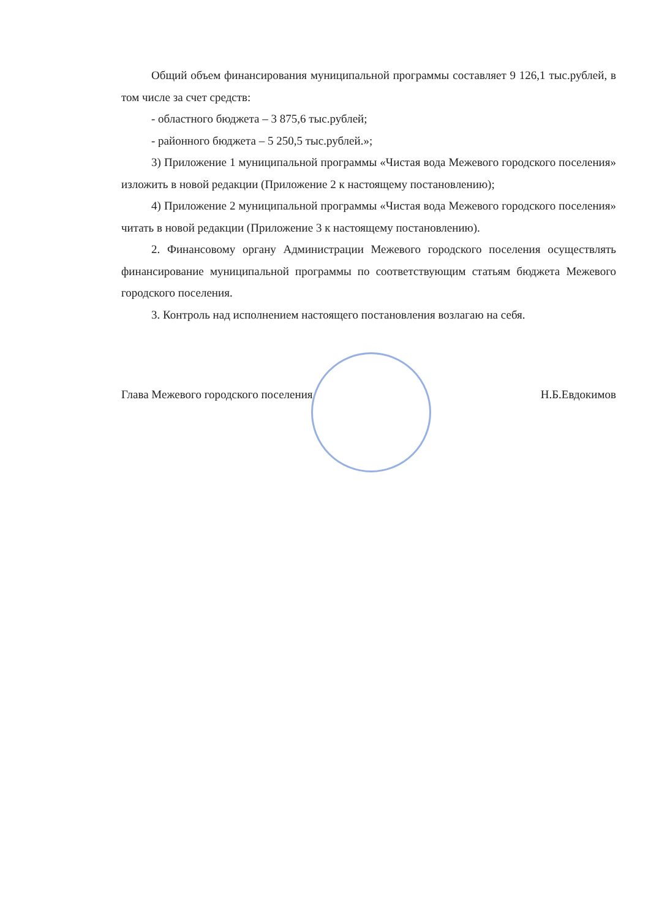Общий объем финансирования муниципальной программы составляет 9 126,1 тыс.рублей, в том числе за счет средств:
- областного бюджета – 3 875,6 тыс.рублей;
- районного бюджета – 5 250,5 тыс.рублей.»;
3) Приложение 1 муниципальной программы «Чистая вода Межевого городского поселения» изложить в новой редакции (Приложение 2 к настоящему постановлению);
4) Приложение 2 муниципальной программы «Чистая вода Межевого городского поселения» читать в новой редакции (Приложение 3 к настоящему постановлению).
2. Финансовому органу Администрации Межевого городского поселения осуществлять финансирование муниципальной программы по соответствующим статьям бюджета Межевого городского поселения.
3. Контроль над исполнением настоящего постановления возлагаю на себя.
Глава Межевого городского поселения Н.Б.Евдокимов